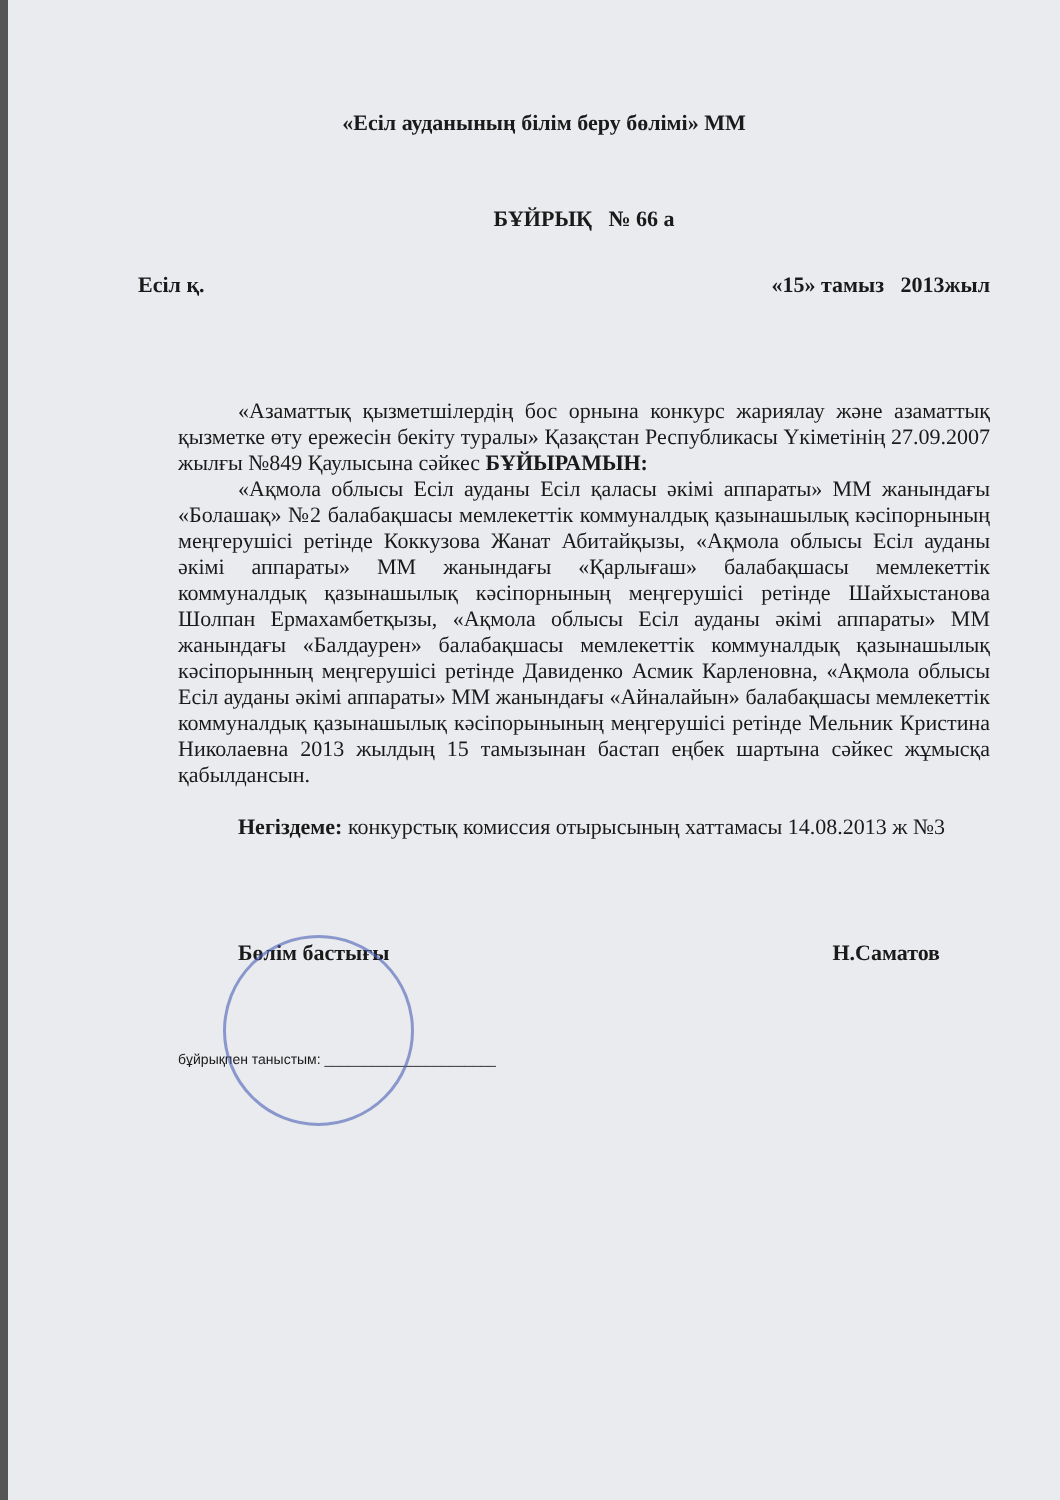«Есіл ауданының білім беру бөлімі» ММ
БҰЙРЫҚ № 66 а
Есіл қ. «15» тамыз 2013жыл
«Азаматтық қызметшілердің бос орнына конкурс жариялау және азаматтық қызметке өту ережесін бекіту туралы» Қазақстан Республикасы Үкіметінің 27.09.2007 жылғы №849 Қаулысына сәйкес БҰЙЫРАМЫН:
«Ақмола облысы Есіл ауданы Есіл қаласы әкімі аппараты» ММ жанындағы «Болашақ» №2 балабақшасы мемлекеттік коммуналдық қазынашылық кәсіпорнының меңгерушісі ретінде Коккузова Жанат Абитайқызы, «Ақмола облысы Есіл ауданы әкімі аппараты» ММ жанындағы «Қарлығаш» балабақшасы мемлекеттік коммуналдық қазынашылық кәсіпорнының меңгерушісі ретінде Шайхыстанова Шолпан Ермахамбетқызы, «Ақмола облысы Есіл ауданы әкімі аппараты» ММ жанындағы «Балдаурен» балабақшасы мемлекеттік коммуналдық қазынашылық кәсіпорынның меңгерушісі ретінде Давиденко Асмик Карленовна, «Ақмола облысы Есіл ауданы әкімі аппараты» ММ жанындағы «Айналайын» балабақшасы мемлекеттік коммуналдық қазынашылық кәсіпорынының меңгерушісі ретінде Мельник Кристина Николаевна 2013 жылдың 15 тамызынан бастап еңбек шартына сәйкес жұмысқа қабылдансын.
Негіздеме: конкурстық комиссия отырысының хаттамасы 14.08.2013 ж №3
Бөлім бастығы Н.Саматов
бұйрықпен таныстым: ______________________